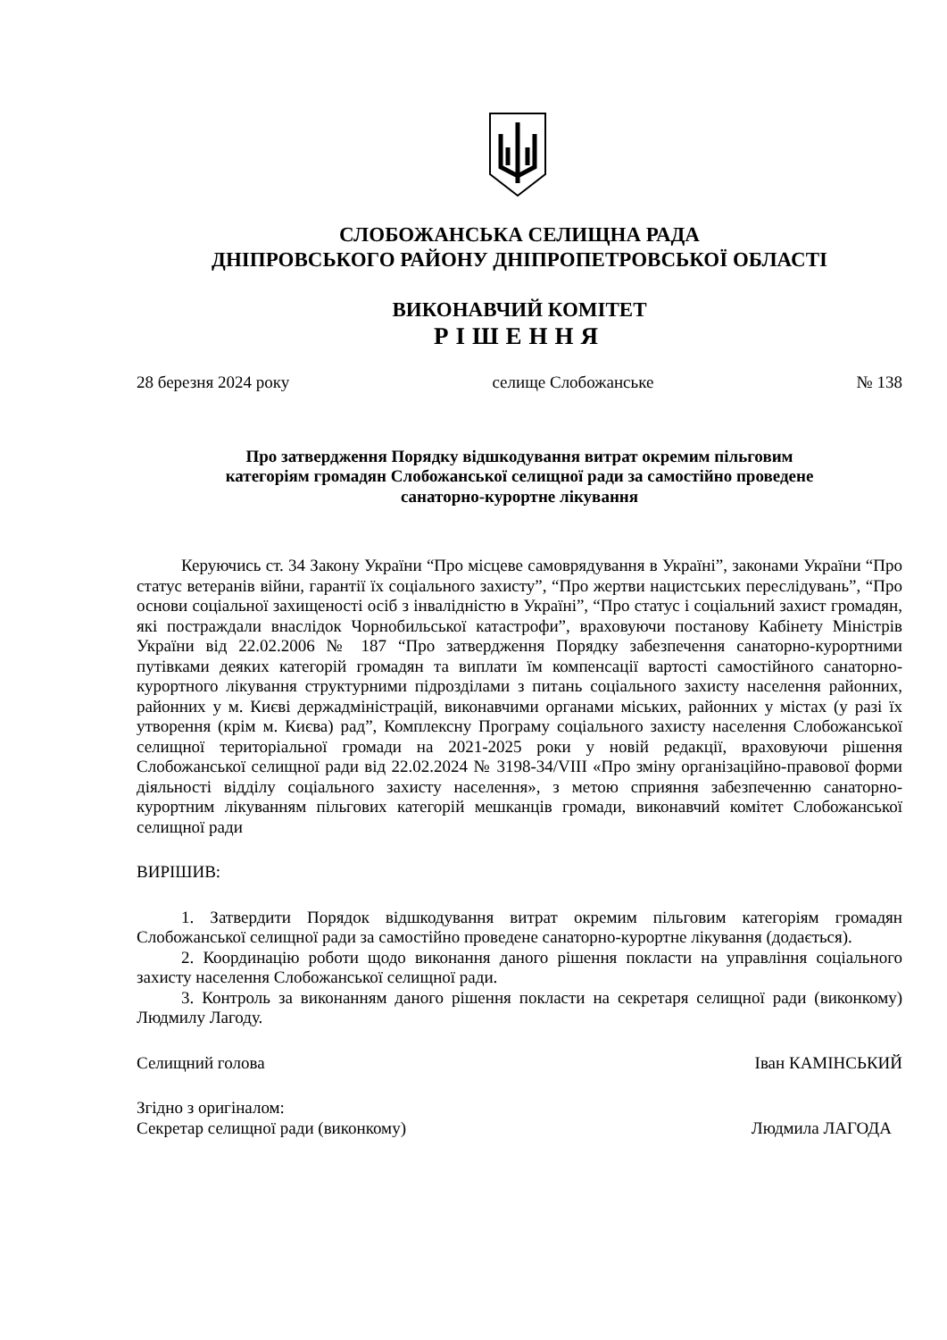СЛОБОЖАНСЬКА СЕЛИЩНА РАДА
ДНІПРОВСЬКОГО РАЙОНУ ДНІПРОПЕТРОВСЬКОЇ ОБЛАСТІ
ВИКОНАВЧИЙ КОМІТЕТ
РІШЕННЯ
28 березня 2024 року селище Слобожанське № 138
Про затвердження Порядку відшкодування витрат окремим пільговим
категоріям громадян Слобожанської селищної ради за самостійно проведене
санаторно-курортне лікування
Керуючись ст. 34 Закону України “Про місцеве самоврядування в Україні”, законами України “Про статус ветеранів війни, гарантії їх соціального захисту”, “Про жертви нацистських переслідувань”, “Про основи соціальної захищеності осіб з інвалідністю в Україні”, “Про статус і соціальний захист громадян, які постраждали внаслідок Чорнобильської катастрофи”, враховуючи постанову Кабінету Міністрів України від 22.02.2006 № 187 “Про затвердження Порядку забезпечення санаторно-курортними путівками деяких категорій громадян та виплати їм компенсації вартості самостійного санаторно-курортного лікування структурними підрозділами з питань соціального захисту населення районних, районних у м. Києві держадміністрацій, виконавчими органами міських, районних у містах (у разі їх утворення (крім м. Києва) рад”, Комплексну Програму соціального захисту населення Слобожанської селищної територіальної громади на 2021-2025 роки у новій редакції, враховуючи рішення Слобожанської селищної ради від 22.02.2024 № 3198-34/VIII «Про зміну організаційно-правової форми діяльності відділу соціального захисту населення», з метою сприяння забезпеченню санаторно-курортним лікуванням пільгових категорій мешканців громади, виконавчий комітет Слобожанської селищної ради
ВИРІШИВ:
1. Затвердити Порядок відшкодування витрат окремим пільговим категоріям громадян Слобожанської селищної ради за самостійно проведене санаторно-курортне лікування (додається).
2. Координацію роботи щодо виконання даного рішення покласти на управління соціального захисту населення Слобожанської селищної ради.
3. Контроль за виконанням даного рішення покласти на секретаря селищної ради (виконкому) Людмилу Лагоду.
Селищний голова Іван КАМІНСЬКИЙ
Згідно з оригіналом:
Секретар селищної ради (виконкому) Людмила ЛАГОДА